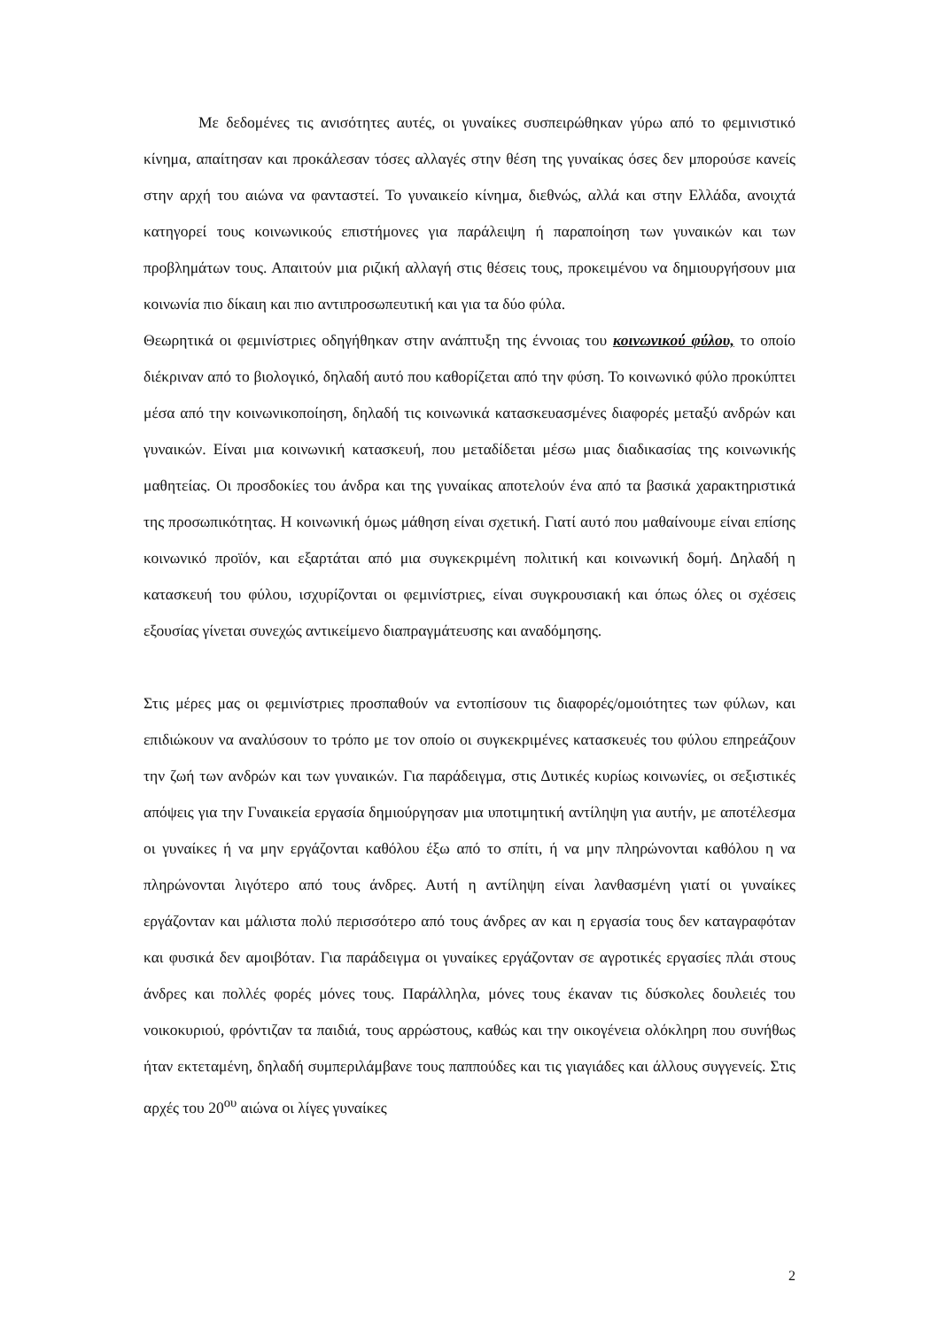Με δεδομένες τις ανισότητες αυτές, οι γυναίκες συσπειρώθηκαν γύρω από το φεμινιστικό κίνημα, απαίτησαν και προκάλεσαν τόσες αλλαγές στην θέση της γυναίκας όσες δεν μπορούσε κανείς στην αρχή του αιώνα να φανταστεί. Το γυναικείο κίνημα, διεθνώς, αλλά και στην Ελλάδα, ανοιχτά κατηγορεί τους κοινωνικούς επιστήμονες για παράλειψη ή παραποίηση των γυναικών και των προβλημάτων τους. Απαιτούν μια ριζική αλλαγή στις θέσεις τους, προκειμένου να δημιουργήσουν μια κοινωνία πιο δίκαιη και πιο αντιπροσωπευτική και για τα δύο φύλα.
Θεωρητικά οι φεμινίστριες οδηγήθηκαν στην ανάπτυξη της έννοιας του κοινωνικού φύλου, το οποίο διέκριναν από το βιολογικό, δηλαδή αυτό που καθορίζεται από την φύση. Το κοινωνικό φύλο προκύπτει μέσα από την κοινωνικοποίηση, δηλαδή τις κοινωνικά κατασκευασμένες διαφορές μεταξύ ανδρών και γυναικών. Είναι μια κοινωνική κατασκευή, που μεταδίδεται μέσω μιας διαδικασίας της κοινωνικής μαθητείας. Οι προσδοκίες του άνδρα και της γυναίκας αποτελούν ένα από τα βασικά χαρακτηριστικά της προσωπικότητας. Η κοινωνική όμως μάθηση είναι σχετική. Γιατί αυτό που μαθαίνουμε είναι επίσης κοινωνικό προϊόν, και εξαρτάται από μια συγκεκριμένη πολιτική και κοινωνική δομή. Δηλαδή η κατασκευή του φύλου, ισχυρίζονται οι φεμινίστριες, είναι συγκρουσιακή και όπως όλες οι σχέσεις εξουσίας γίνεται συνεχώς αντικείμενο διαπραγμάτευσης και αναδόμησης.
Στις μέρες μας οι φεμινίστριες προσπαθούν να εντοπίσουν τις διαφορές/ομοιότητες των φύλων, και επιδιώκουν να αναλύσουν το τρόπο με τον οποίο οι συγκεκριμένες κατασκευές του φύλου επηρεάζουν την ζωή των ανδρών και των γυναικών. Για παράδειγμα, στις Δυτικές κυρίως κοινωνίες, οι σεξιστικές απόψεις για την Γυναικεία εργασία δημιούργησαν μια υποτιμητική αντίληψη για αυτήν, με αποτέλεσμα οι γυναίκες ή να μην εργάζονται καθόλου έξω από το σπίτι, ή να μην πληρώνονται καθόλου η να πληρώνονται λιγότερο από τους άνδρες. Αυτή η αντίληψη είναι λανθασμένη γιατί οι γυναίκες εργάζονταν και μάλιστα πολύ περισσότερο από τους άνδρες αν και η εργασία τους δεν καταγραφόταν και φυσικά δεν αμοιβόταν. Για παράδειγμα οι γυναίκες εργάζονταν σε αγροτικές εργασίες πλάι στους άνδρες και πολλές φορές μόνες τους. Παράλληλα, μόνες τους έκαναν τις δύσκολες δουλειές του νοικοκυριού, φρόντιζαν τα παιδιά, τους αρρώστους, καθώς και την οικογένεια ολόκληρη που συνήθως ήταν εκτεταμένη, δηλαδή συμπεριλάμβανε τους παππούδες και τις γιαγιάδες και άλλους συγγενείς. Στις αρχές του 20<sup>ου</sup> αιώνα οι λίγες γυναίκες
2